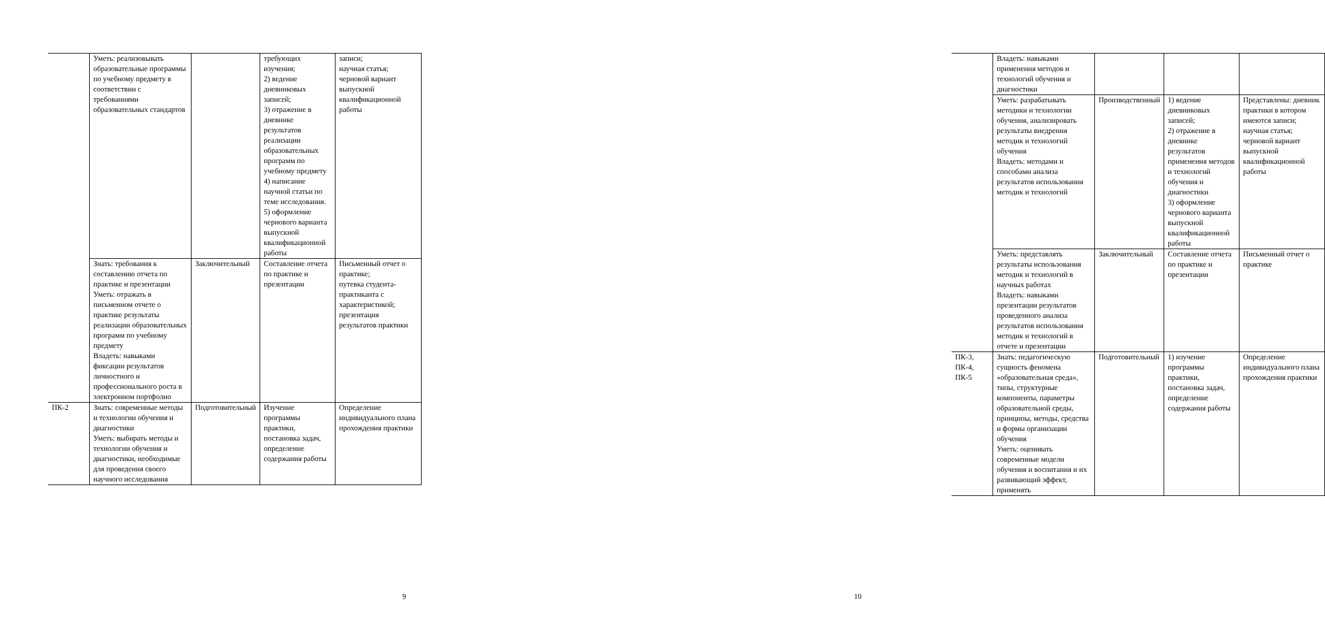| | Уметь: реализовывать образовательные программы по учебному предмету в соответствии с требованиями образовательных стандартов | | требующих изучения; 2) ведение дневниковых записей; 3) отражение в дневнике результатов реализации образовательных программ по учебному предмету 4) написание научной статьи по теме исследования. 5) оформление чернового варианта выпускной квалификационной работы | записи; научная статья; черновой вариант выпускной квалификационной работы |
| | Знать: требования к составлению отчета по практике и презентации Уметь: отражать в письменном отчете о практике результаты реализации образовательных программ по учебному предмету Владеть: навыками фиксации результатов личностного и профессионального роста в электронном портфолио | Заключительный | Составление отчета по практике и презентации | Письменный отчет о практике; путевка студента-практиканта с характеристикой; презентация результатов практики |
| ПК-2 | Знать: современные методы и технологии обучения и диагностики Уметь: выбирать методы и технологии обучения и диагностики, необходимые для проведения своего научного исследования | Подготовительный | Изучение программы практики, постановка задач, определение содержания работы | Определение индивидуального плана прохождения практики |
9
| | Владеть: навыками применения методов и технологий обучения и диагностики | | | |
| | Уметь: разрабатывать методики и технологии обучения, анализировать результаты внедрения методик и технологий обучения Владеть: методами и способами анализа результатов использования методик и технологий | Производственный | 1) ведение дневниковых записей; 2) отражение в дневнике результатов применения методов и технологий обучения и диагностики 3) оформление чернового варианта выпускной квалификационной работы | Представлены: дневник практики в котором имеются записи; научная статья; черновой вариант выпускной квалификационной работы |
| | Уметь: представлять результаты использования методик и технологий в научных работах Владеть: навыками презентации результатов проведенного анализа результатов использования методик и технологий в отчете и презентации | Заключительный | Составление отчета по практике и презентации | Письменный отчет о практике |
| ПК-3, ПК-4, ПК-5 | Знать: педагогическую сущность феномена «образовательная среда», типы, структурные компоненты, параметры образовательной среды, принципы, методы, средства и формы организации обучения Уметь: оценивать современные модели обучения и воспитания и их развивающий эффект, применять | Подготовительный | 1) изучение программы практики, постановка задач, определение содержания работы | Определение индивидуального плана прохождения практики |
10